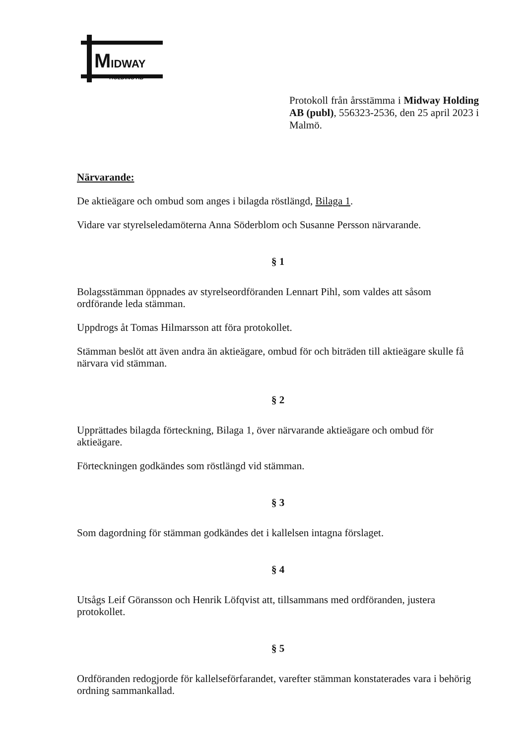MIDWAY
HOLDING AB
Protokoll från årsstämma i Midway Holding AB (publ), 556323-2536, den 25 april 2023 i Malmö.
Närvarande:
De aktieägare och ombud som anges i bilagda röstlängd, Bilaga 1.
Vidare var styrelseledamöterna Anna Söderblom och Susanne Persson närvarande.
§ 1
Bolagsstämman öppnades av styrelseordföranden Lennart Pihl, som valdes att såsom ordförande leda stämman.
Uppdrogs åt Tomas Hilmarsson att föra protokollet.
Stämman beslöt att även andra än aktieägare, ombud för och biträden till aktieägare skulle få närvara vid stämman.
§ 2
Upprättades bilagda förteckning, Bilaga 1, över närvarande aktieägare och ombud för aktieägare.
Förteckningen godkändes som röstlängd vid stämman.
§ 3
Som dagordning för stämman godkändes det i kallelsen intagna förslaget.
§ 4
Utsågs Leif Göransson och Henrik Löfqvist att, tillsammans med ordföranden, justera protokollet.
§ 5
Ordföranden redogjorde för kallelseförfarandet, varefter stämman konstaterades vara i behörig ordning sammankallad.